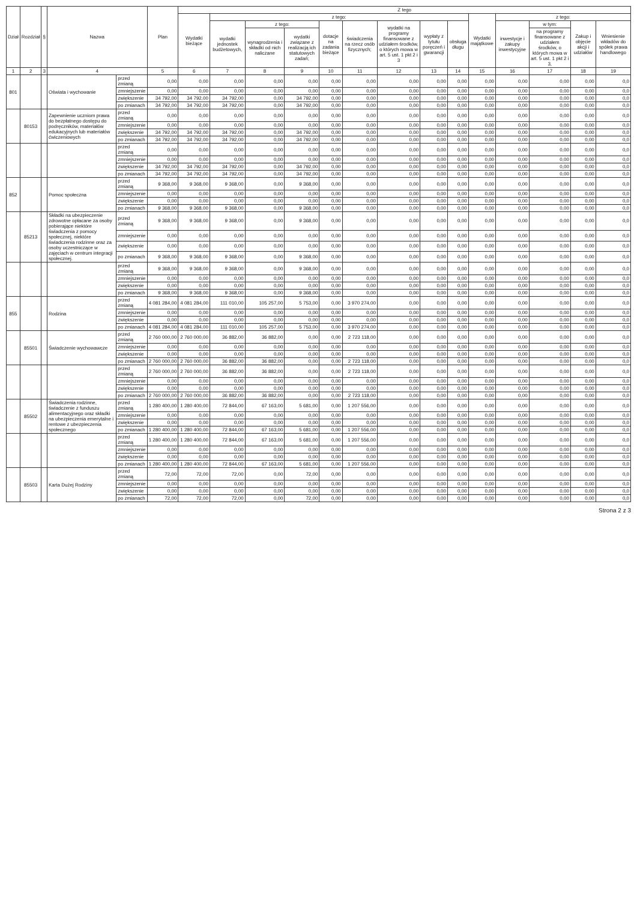| Dział | Rozdział | § | Nazwa | | Plan | Z tego | | | | | | | | | | | | | |
| --- | --- | --- | --- | --- | --- | --- | --- | --- | --- | --- | --- | --- | --- | --- | --- | --- | --- | --- | --- |
| | | | | | | Wydatki bieżące | z tego: | | | | | | | | Wydatki majątkowe | z tego: | | | |
| | | | | | | | wydatki jednostek budżetowych, | z tego: | | dotacje na zadania bieżące | świadczenia na rzecz osób fizycznych; | wydatki na programy finansowane z udziałem środków, o których mowa w art. 5 ust. 1 pkt 2 i 3 | wypłaty z tytułu poręczeń i gwarancji | obsługa długu | | inwestycje i zakupy inwestycyjne | w tym: | Zakup i objęcie akcji i udziałów | Wniesienie wkładów do spółek prawa handlowego |
| | | | | | | | | wynagrodzenia i składki od nich naliczane | wydatki związane z realizacją ich statutowych zadań; | | | | | | | | na programy finansowane z udziałem środków, o których mowa w art. 5 ust. 1 pkt 2 i 3, | | |
| 1 | 2 | 3 | 4 | | 5 | 6 | 7 | 8 | 9 | 10 | 11 | 12 | 13 | 14 | 15 | 16 | 17 | 18 | 19 |
| 801 | | | Oświata i wychowanie | przed zmianą | 0,00 | 0,00 | 0,00 | 0,00 | 0,00 | 0,00 | 0,00 | 0,00 | 0,00 | 0,00 | 0,00 | 0,00 | 0,00 | 0,00 | 0,0 |
| | | | | zmniejszenie | 0,00 | 0,00 | 0,00 | 0,00 | 0,00 | 0,00 | 0,00 | 0,00 | 0,00 | 0,00 | 0,00 | 0,00 | 0,00 | 0,00 | 0,0 |
| | | | | zwiększenie | 34 792,00 | 34 792,00 | 34 792,00 | 0,00 | 34 792,00 | 0,00 | 0,00 | 0,00 | 0,00 | 0,00 | 0,00 | 0,00 | 0,00 | 0,00 | 0,0 |
| | | | | po zmianach | 34 792,00 | 34 792,00 | 34 792,00 | 0,00 | 34 792,00 | 0,00 | 0,00 | 0,00 | 0,00 | 0,00 | 0,00 | 0,00 | 0,00 | 0,00 | 0,0 |
| | 80153 | | Zapewnienie uczniom prawa do bezpłatnego dostępu do podręczników, materiałów edukacyjnych lub materiałów ćwiczeniowych | przed zmianą | 0,00 | 0,00 | 0,00 | 0,00 | 0,00 | 0,00 | 0,00 | 0,00 | 0,00 | 0,00 | 0,00 | 0,00 | 0,00 | 0,00 | 0,0 |
| | | | | zmniejszenie | 0,00 | 0,00 | 0,00 | 0,00 | 0,00 | 0,00 | 0,00 | 0,00 | 0,00 | 0,00 | 0,00 | 0,00 | 0,00 | 0,00 | 0,0 |
| | | | | zwiększenie | 34 792,00 | 34 792,00 | 34 792,00 | 0,00 | 34 792,00 | 0,00 | 0,00 | 0,00 | 0,00 | 0,00 | 0,00 | 0,00 | 0,00 | 0,00 | 0,0 |
| | | | | po zmianach | 34 792,00 | 34 792,00 | 34 792,00 | 0,00 | 34 792,00 | 0,00 | 0,00 | 0,00 | 0,00 | 0,00 | 0,00 | 0,00 | 0,00 | 0,00 | 0,0 |
| | | | | przed zmianą | 0,00 | 0,00 | 0,00 | 0,00 | 0,00 | 0,00 | 0,00 | 0,00 | 0,00 | 0,00 | 0,00 | 0,00 | 0,00 | 0,00 | 0,0 |
| | | | | zmniejszenie | 0,00 | 0,00 | 0,00 | 0,00 | 0,00 | 0,00 | 0,00 | 0,00 | 0,00 | 0,00 | 0,00 | 0,00 | 0,00 | 0,00 | 0,0 |
| | | | | zwiększenie | 34 792,00 | 34 792,00 | 34 792,00 | 0,00 | 34 792,00 | 0,00 | 0,00 | 0,00 | 0,00 | 0,00 | 0,00 | 0,00 | 0,00 | 0,00 | 0,0 |
| | | | | po zmianach | 34 792,00 | 34 792,00 | 34 792,00 | 0,00 | 34 792,00 | 0,00 | 0,00 | 0,00 | 0,00 | 0,00 | 0,00 | 0,00 | 0,00 | 0,00 | 0,0 |
| 852 | | | Pomoc społeczna | przed zmianą | 9 368,00 | 9 368,00 | 9 368,00 | 0,00 | 9 368,00 | 0,00 | 0,00 | 0,00 | 0,00 | 0,00 | 0,00 | 0,00 | 0,00 | 0,00 | 0,0 |
| | | | | zmniejszenie | 0,00 | 0,00 | 0,00 | 0,00 | 0,00 | 0,00 | 0,00 | 0,00 | 0,00 | 0,00 | 0,00 | 0,00 | 0,00 | 0,00 | 0,0 |
| | | | | zwiększenie | 0,00 | 0,00 | 0,00 | 0,00 | 0,00 | 0,00 | 0,00 | 0,00 | 0,00 | 0,00 | 0,00 | 0,00 | 0,00 | 0,00 | 0,0 |
| | | | | po zmianach | 9 368,00 | 9 368,00 | 9 368,00 | 0,00 | 9 368,00 | 0,00 | 0,00 | 0,00 | 0,00 | 0,00 | 0,00 | 0,00 | 0,00 | 0,00 | 0,0 |
| | 85213 | | Składki na ubezpieczenie zdrowotne opłacane za osoby pobierające niektóre świadczenia z pomocy społecznej, niektóre świadczenia rodzinne oraz za osoby uczestniczące w zajęciach w centrum integracji społecznej. | przed zmianą | 9 368,00 | 9 368,00 | 9 368,00 | 0,00 | 9 368,00 | 0,00 | 0,00 | 0,00 | 0,00 | 0,00 | 0,00 | 0,00 | 0,00 | 0,00 | 0,0 |
| | | | | zmniejszenie | 0,00 | 0,00 | 0,00 | 0,00 | 0,00 | 0,00 | 0,00 | 0,00 | 0,00 | 0,00 | 0,00 | 0,00 | 0,00 | 0,00 | 0,0 |
| | | | | zwiększenie | 0,00 | 0,00 | 0,00 | 0,00 | 0,00 | 0,00 | 0,00 | 0,00 | 0,00 | 0,00 | 0,00 | 0,00 | 0,00 | 0,00 | 0,0 |
| | | | | po zmianach | 9 368,00 | 9 368,00 | 9 368,00 | 0,00 | 9 368,00 | 0,00 | 0,00 | 0,00 | 0,00 | 0,00 | 0,00 | 0,00 | 0,00 | 0,00 | 0,0 |
| | | | | przed zmianą | 9 368,00 | 9 368,00 | 9 368,00 | 0,00 | 9 368,00 | 0,00 | 0,00 | 0,00 | 0,00 | 0,00 | 0,00 | 0,00 | 0,00 | 0,00 | 0,0 |
| | | | | zmniejszenie | 0,00 | 0,00 | 0,00 | 0,00 | 0,00 | 0,00 | 0,00 | 0,00 | 0,00 | 0,00 | 0,00 | 0,00 | 0,00 | 0,00 | 0,0 |
| | | | | zwiększenie | 0,00 | 0,00 | 0,00 | 0,00 | 0,00 | 0,00 | 0,00 | 0,00 | 0,00 | 0,00 | 0,00 | 0,00 | 0,00 | 0,00 | 0,0 |
| | | | | po zmianach | 9 368,00 | 9 368,00 | 9 368,00 | 0,00 | 9 368,00 | 0,00 | 0,00 | 0,00 | 0,00 | 0,00 | 0,00 | 0,00 | 0,00 | 0,00 | 0,0 |
| 855 | | | Rodzina | przed zmianą | 4 081 284,00 | 4 081 284,00 | 111 010,00 | 105 257,00 | 5 753,00 | 0,00 | 3 970 274,00 | 0,00 | 0,00 | 0,00 | 0,00 | 0,00 | 0,00 | 0,00 | 0,0 |
| | | | | zmniejszenie | 0,00 | 0,00 | 0,00 | 0,00 | 0,00 | 0,00 | 0,00 | 0,00 | 0,00 | 0,00 | 0,00 | 0,00 | 0,00 | 0,00 | 0,0 |
| | | | | zwiększenie | 0,00 | 0,00 | 0,00 | 0,00 | 0,00 | 0,00 | 0,00 | 0,00 | 0,00 | 0,00 | 0,00 | 0,00 | 0,00 | 0,00 | 0,0 |
| | | | | po zmianach | 4 081 284,00 | 4 081 284,00 | 111 010,00 | 105 257,00 | 5 753,00 | 0,00 | 3 970 274,00 | 0,00 | 0,00 | 0,00 | 0,00 | 0,00 | 0,00 | 0,00 | 0,0 |
| | 85501 | | Świadczenie wychowawcze | przed zmianą | 2 760 000,00 | 2 760 000,00 | 36 882,00 | 36 882,00 | 0,00 | 0,00 | 2 723 118,00 | 0,00 | 0,00 | 0,00 | 0,00 | 0,00 | 0,00 | 0,00 | 0,0 |
| | | | | zmniejszenie | 0,00 | 0,00 | 0,00 | 0,00 | 0,00 | 0,00 | 0,00 | 0,00 | 0,00 | 0,00 | 0,00 | 0,00 | 0,00 | 0,00 | 0,0 |
| | | | | zwiększenie | 0,00 | 0,00 | 0,00 | 0,00 | 0,00 | 0,00 | 0,00 | 0,00 | 0,00 | 0,00 | 0,00 | 0,00 | 0,00 | 0,00 | 0,0 |
| | | | | po zmianach | 2 760 000,00 | 2 760 000,00 | 36 882,00 | 36 882,00 | 0,00 | 0,00 | 2 723 118,00 | 0,00 | 0,00 | 0,00 | 0,00 | 0,00 | 0,00 | 0,00 | 0,0 |
| | | | | przed zmianą | 2 760 000,00 | 2 760 000,00 | 36 882,00 | 36 882,00 | 0,00 | 0,00 | 2 723 118,00 | 0,00 | 0,00 | 0,00 | 0,00 | 0,00 | 0,00 | 0,00 | 0,0 |
| | | | | zmniejszenie | 0,00 | 0,00 | 0,00 | 0,00 | 0,00 | 0,00 | 0,00 | 0,00 | 0,00 | 0,00 | 0,00 | 0,00 | 0,00 | 0,00 | 0,0 |
| | | | | zwiększenie | 0,00 | 0,00 | 0,00 | 0,00 | 0,00 | 0,00 | 0,00 | 0,00 | 0,00 | 0,00 | 0,00 | 0,00 | 0,00 | 0,00 | 0,0 |
| | | | | po zmianach | 2 760 000,00 | 2 760 000,00 | 36 882,00 | 36 882,00 | 0,00 | 0,00 | 2 723 118,00 | 0,00 | 0,00 | 0,00 | 0,00 | 0,00 | 0,00 | 0,00 | 0,0 |
| | 85502 | | Świadczenia rodzinne, świadczenie z funduszu alimentacyjnego oraz składki na ubezpieczenia emerytalne i rentowe z ubezpieczenia społecznego | przed zmianą | 1 280 400,00 | 1 280 400,00 | 72 844,00 | 67 163,00 | 5 681,00 | 0,00 | 1 207 556,00 | 0,00 | 0,00 | 0,00 | 0,00 | 0,00 | 0,00 | 0,00 | 0,0 |
| | | | | zmniejszenie | 0,00 | 0,00 | 0,00 | 0,00 | 0,00 | 0,00 | 0,00 | 0,00 | 0,00 | 0,00 | 0,00 | 0,00 | 0,00 | 0,00 | 0,0 |
| | | | | zwiększenie | 0,00 | 0,00 | 0,00 | 0,00 | 0,00 | 0,00 | 0,00 | 0,00 | 0,00 | 0,00 | 0,00 | 0,00 | 0,00 | 0,00 | 0,0 |
| | | | | po zmianach | 1 280 400,00 | 1 280 400,00 | 72 844,00 | 67 163,00 | 5 681,00 | 0,00 | 1 207 556,00 | 0,00 | 0,00 | 0,00 | 0,00 | 0,00 | 0,00 | 0,00 | 0,0 |
| | | | | przed zmianą | 1 280 400,00 | 1 280 400,00 | 72 844,00 | 67 163,00 | 5 681,00 | 0,00 | 1 207 556,00 | 0,00 | 0,00 | 0,00 | 0,00 | 0,00 | 0,00 | 0,00 | 0,0 |
| | | | | zmniejszenie | 0,00 | 0,00 | 0,00 | 0,00 | 0,00 | 0,00 | 0,00 | 0,00 | 0,00 | 0,00 | 0,00 | 0,00 | 0,00 | 0,00 | 0,0 |
| | | | | zwiększenie | 0,00 | 0,00 | 0,00 | 0,00 | 0,00 | 0,00 | 0,00 | 0,00 | 0,00 | 0,00 | 0,00 | 0,00 | 0,00 | 0,00 | 0,0 |
| | | | | po zmianach | 1 280 400,00 | 1 280 400,00 | 72 844,00 | 67 163,00 | 5 681,00 | 0,00 | 1 207 556,00 | 0,00 | 0,00 | 0,00 | 0,00 | 0,00 | 0,00 | 0,00 | 0,0 |
| | 85503 | | Karta Dużej Rodziny | przed zmianą | 72,00 | 72,00 | 72,00 | 0,00 | 72,00 | 0,00 | 0,00 | 0,00 | 0,00 | 0,00 | 0,00 | 0,00 | 0,00 | 0,00 | 0,0 |
| | | | | zmniejszenie | 0,00 | 0,00 | 0,00 | 0,00 | 0,00 | 0,00 | 0,00 | 0,00 | 0,00 | 0,00 | 0,00 | 0,00 | 0,00 | 0,00 | 0,0 |
| | | | | zwiększenie | 0,00 | 0,00 | 0,00 | 0,00 | 0,00 | 0,00 | 0,00 | 0,00 | 0,00 | 0,00 | 0,00 | 0,00 | 0,00 | 0,00 | 0,0 |
| | | | | po zmianach | 72,00 | 72,00 | 72,00 | 0,00 | 72,00 | 0,00 | 0,00 | 0,00 | 0,00 | 0,00 | 0,00 | 0,00 | 0,00 | 0,00 | 0,0 |
Strona 2 z 3